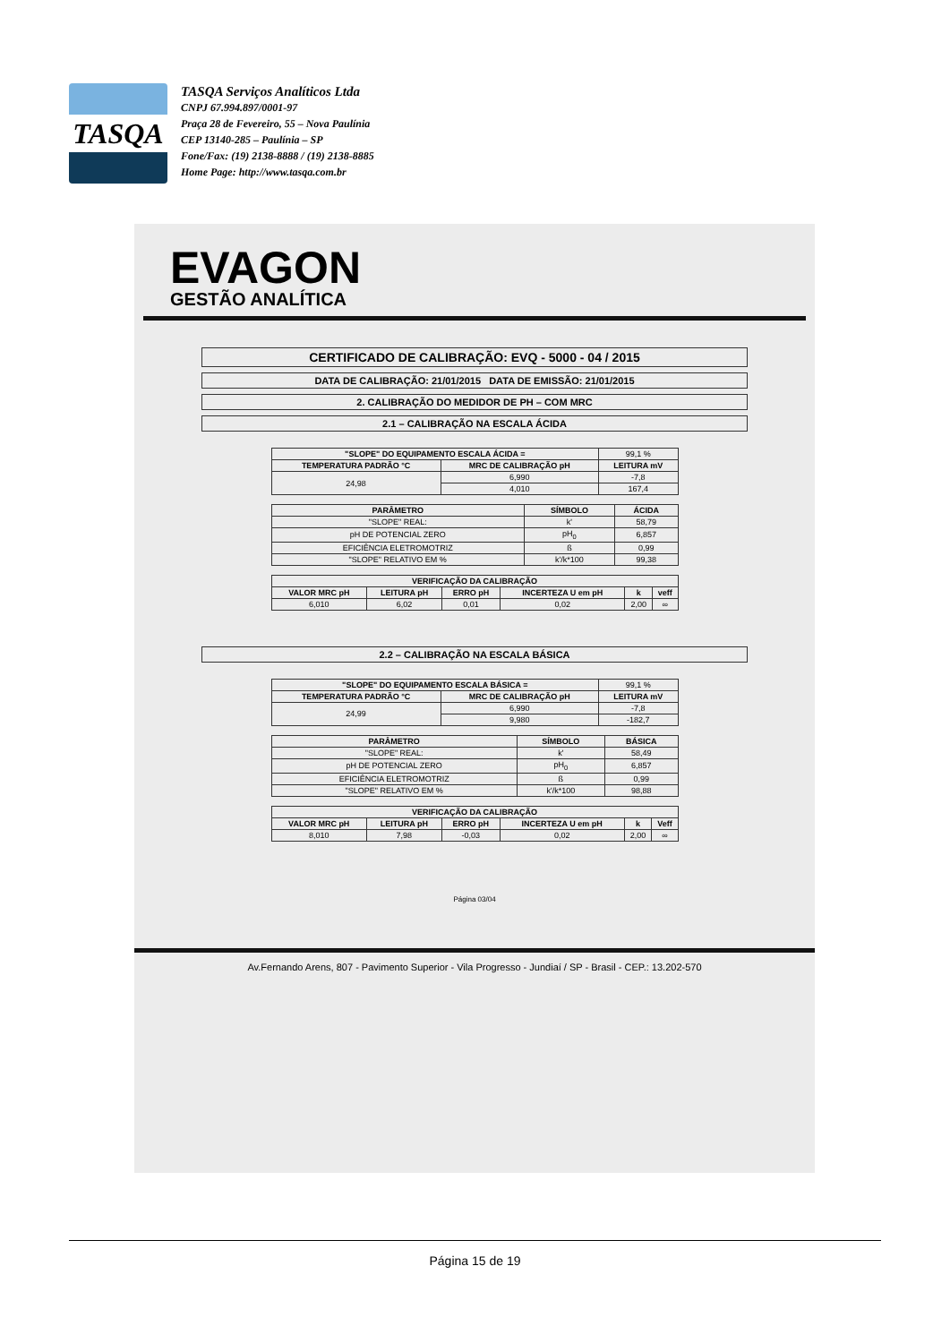TASQA
TASQA Serviços Analíticos Ltda
CNPJ 67.994.897/0001-97
Praça 28 de Fevereiro, 55 – Nova Paulínia
CEP 13140-285 – Paulínia – SP
Fone/Fax: (19) 2138-8888 / (19) 2138-8885
Home Page: http://www.tasqa.com.br
EVAGON
GESTÃO ANALÍTICA
CERTIFICADO DE CALIBRAÇÃO: EVQ - 5000 - 04 / 2015
DATA DE CALIBRAÇÃO: 21/01/2015 DATA DE EMISSÃO: 21/01/2015
2. CALIBRAÇÃO DO MEDIDOR DE PH – COM MRC
2.1 – CALIBRAÇÃO NA ESCALA ÁCIDA
| "SLOPE" DO EQUIPAMENTO ESCALA ÁCIDA = | | 99,1 % |
| TEMPERATURA PADRÃO °C | MRC DE CALIBRAÇÃO pH | LEITURA mV |
| 24,98 | 6,990 | -7,8 |
| | 4,010 | 167,4 |
| PARÂMETRO | SÍMBOLO | ÁCIDA |
| --- | --- | --- |
| "SLOPE" REAL: | k' | 58,79 |
| pH DE POTENCIAL ZERO | pH<sub>0</sub> | 6,857 |
| EFICIÊNCIA ELETROMOTRIZ | ß | 0,99 |
| "SLOPE" RELATIVO EM % | k'/k*100 | 99,38 |
| VERIFICAÇÃO DA CALIBRAÇÃO | | | | | |
| --- | --- | --- | --- | --- | --- |
| VALOR MRC pH | LEITURA pH | ERRO pH | INCERTEZA U em pH | k | veff |
| 6,010 | 6,02 | 0,01 | 0,02 | 2,00 | ∞ |
2.2 – CALIBRAÇÃO NA ESCALA BÁSICA
| "SLOPE" DO EQUIPAMENTO ESCALA BÁSICA = | | 99,1 % |
| TEMPERATURA PADRÃO °C | MRC DE CALIBRAÇÃO pH | LEITURA mV |
| 24,99 | 6,990 | -7,8 |
| | 9,980 | -182,7 |
| PARÂMETRO | SÍMBOLO | BÁSICA |
| --- | --- | --- |
| "SLOPE" REAL: | k' | 58,49 |
| pH DE POTENCIAL ZERO | pH<sub>0</sub> | 6,857 |
| EFICIÊNCIA ELETROMOTRIZ | ß | 0,99 |
| "SLOPE" RELATIVO EM % | k'/k*100 | 98,88 |
| VERIFICAÇÃO DA CALIBRAÇÃO | | | | | |
| --- | --- | --- | --- | --- | --- |
| VALOR MRC pH | LEITURA pH | ERRO pH | INCERTEZA U em pH | k | Veff |
| 8,010 | 7,98 | -0,03 | 0,02 | 2,00 | ∞ |
Página 03/04
Av.Fernando Arens, 807 - Pavimento Superior - Vila Progresso - Jundiaí / SP - Brasil - CEP.: 13.202-570
Página 15 de 19